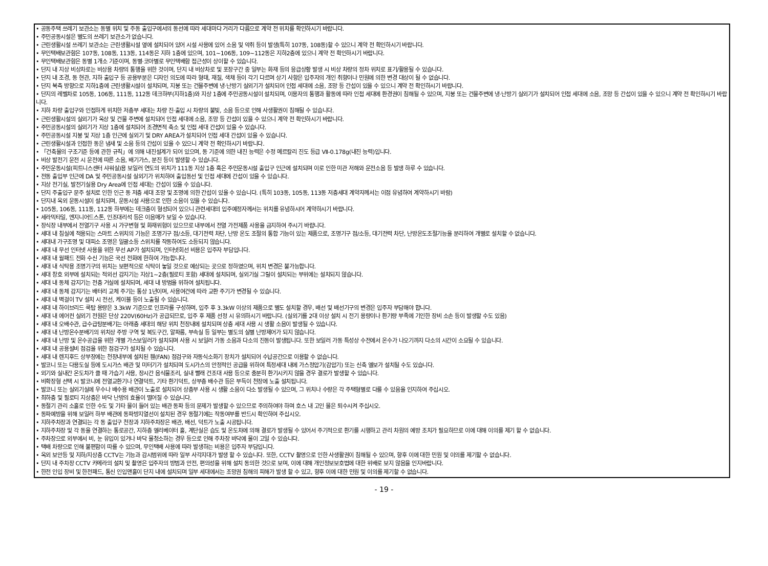• 공동주택 쓰레기 보관소는 동별 위치 및 주동 출입구에서의 동선에 따라 세대마다 거리가 다름으로 계약 전 위치를 확인하시기 바랍니다.
• 주민공동시설은 별도의 쓰레기 보관소가 없습니다.
• 근린생활시설 쓰레기 보관소는 근린생활시설 옆에 설치되어 있어 시설 사용에 있어 소음 및 악취 등이 발생(특히 107동, 108동)할 수 있으니 계약 전 확인하시기 바랍니다.
• 무인택배보관함은 107동, 108동, 113동, 114동은 지하 1층에 있으며, 101~106동, 109~112동은 지하2층에 있으니 계약 전 확인하시기 바랍니다.
• 무인택배보관함은 동별 1개소 기준이며, 동별·코아별로 무인택배함 접근성이 상이할 수 있습니다.
• 단지 내 지상 비상차로는 비상용 차량의 통행을 위한 것이며, 단지 내 비상차로 및 포장구간 중 일부는 화재 등의 응급상황 발생 시 비상 차량의 정차 위치로 표기/활용될 수 있습니다.
• 단지 내 조경, 동 현관, 지하 출입구 등 공용부분은 디자인 의도에 따라 형태, 재질, 색채 등이 각기 다르며 상기 사항은 입주자의 개인 취향이나 민원에 의한 변경 대상이 될 수 없습니다.
• 단지 북측 방향으로 지하1층에 근린생활시설이 설치되며, 지붕 또는 건물주변에 냉·난방기 실외기가 설치되어 인접 세대에 소음, 조망 등 간섭이 있을 수 있으니 계약 전 확인하시기 바랍니다.
• 단지의 레벨차로 105동, 106동, 111동, 112동 데크하부(지하1층)와 지상 1층에 주민공동시설이 설치되며, 이용자의 통행과 활동에 따라 인접 세대에 환경권이 침해될 수 있으며, 지붕 또는 건물주변에 냉·난방기 실외기가 설치되어 인접 세대에 소음, 조망 등 간섭이 있을 수 있으니 계약 전 확인하시기 바랍니다.
• 지하 차량 출입구와 인접하게 위치한 저층부 세대는 차량 진·출입 시 차량의 불빛, 소음 등으로 인해 사생활권이 침해될 수 있습니다.
• 근린생활시설의 실외기가 옥상 및 건물 주변에 설치되어 인접 세대에 소음, 조망 등 간섭이 있을 수 있으니 계약 전 확인하시기 바랍니다.
• 주민공동시설의 실외기가 지상 1층에 설치되어 조경면적 축소 및 인접 세대 간섭이 있을 수 있습니다.
• 주민공동시설 지붕 및 지상 1층 인근에 실외기 및 DRY AREA가 설치되어 인접 세대 간섭이 있을 수 있습니다.
• 근린생활시설과 인접한 동은 냄새 및 소음 등의 간섭이 있을 수 있으니 계약 전 확인하시기 바랍니다.
• 「건축물의 구조기준 등에 관한 규칙」에 의해 내진설계가 되어 있으며, 동 기준에 의한 내진 능력은 수정 메르칼리 진도 등급 Ⅶ-0.178g(내진 능력)입니다.
• 비상 발전기 운전 시 운전에 따른 소음, 배기가스, 분진 등이 발생할 수 있습니다.
• 주민운동시설(피트니스센터 샤워실)용 보일러 연도의 위치가 111동 지상 1층 혹은 주민운동시설 출입구 인근에 설치되며 이로 인한 미관 저해와 운전소음 등 발생 하루 수 있습니다.
• 전동 출입부 인근에 DA 및 주민공동시설 실외기가 위치하여 출입동선 및 인접 세대에 간섭이 있을 수 있습니다.
• 지상 전기실, 발전기실용 Dry Area에 인접 세대는 간섭이 있을 수 있습니다.
• 단지 주출입구 문주 설치로 인한 인근 동 저층 세대 조망 및 조명에 의한 간섭이 있을 수 있습니다. (특히 103동, 105동, 113동 저층세대 계약자께서는 이점 유념하여 계약하시기 바람)
• 단지내 옥외 운동시설이 설치되며, 운동시설 사용으로 인한 소음이 있을 수 있습니다.
• 105동, 106동, 111동, 112동 하부에는 데크층이 형성되어 있으니 관련세대의 입주예정자께서는 위치를 유념하시어 계약하시기 바랍니다.
• 세라믹타일, 엔지니어드스톤, 인조대리석 등은 이음매가 보일 수 있습니다.
• 장식장 내부에서 전열기구 사용 시 가구변형 및 화재위험이 있으므로 내부에서 전열 가전제품 사용을 금지하여 주시기 바랍니다.
• 세대 내 침실에 적용되는 스마트 스위치의 기능은 조명기구 점/소등, 대기전력 차단, 난방 온도 조절의 통합 기능이 있는 제품으로, 조명기구 점/소등, 대기전력 차단, 난방온도조절기능을 분리하여 개별로 설치할 수 없습니다.
• 세대내 가구조명 및 대피소 조명은 일괄소등 스위치를 작동하여도 소등되지 않습니다.
• 세대 내 무선 인터넷 사용을 위한 무선 AP가 설치되며, 인터넷회선 비용은 입주자 부담입니다.
• 세대 내 월패드 전화 수신 기능은 국선 전화에 한하여 가능합니다.
• 세대 내 식탁용 조명기구의 위치는 보편적으로 식탁이 놓일 것으로 예상되는 곳으로 정하였으며, 위치 변경은 불가능합니다.
• 세대 창호 외부에 설치되는 적외선 감지기는 지상1~2층(필로티 포함) 세대에 설치되며, 실외기실 그릴이 설치되는 부위에는 설치되지 않습니다.
• 세대 내 동체 감지기는 전층 거실에 설치되며, 세대 내 방범을 위하여 설치됩니다.
• 세대 내 동체 감지기는 배터리 교체 주기는 통상 1년이며, 사용여건에 따라 교환 주기가 변경될 수 있습니다.
• 세대 내 벽걸이 TV 설치 시 전선, 케이블 등이 노출될 수 있습니다.
• 세대 내 하이브리드 쿡탑 용량은 3.3kW 기준으로 인프라를 구성하며, 입주 후 3.3kW 이상의 제품으로 별도 설치할 경우, 배선 및 배선기구의 변경은 입주자 부담해야 합니다.
• 세대 내 에어컨 실외기 전원은 단상 220V(60Hz)가 공급되므로, 입주 후 제품 선정 시 유의하시기 바랍니다. (실외기를 2대 이상 설치 시 전기 용량이나 환기량 부족에 기인한 장비 소손 등이 발생할 수도 있음)
• 세대 내 오배수관, 급수급탕분배기는 아래층 세대의 해당 위치 천장내에 설치되며 상층 세대 사용 시 생활 소음이 발생될 수 있습니다.
• 세대 내 난방온수분배기의 위치상 주방 구역 및 복도구간, 알파룸, 부속실 등 일부는 별도의 실별 난방제어가 되지 않습니다.
• 세대 내 난방 및 온수공급을 위한 개별 가스보일러가 설치되며 사용 시 보일러 가동 소음과 다소의 진동이 발생됩니다. 또한 보일러 가동 특성상 수전에서 온수가 나오기까지 다소의 시간이 소요될 수 있습니다.
• 세대 내 공용설비 점검을 위한 점검구가 설치될 수 있습니다.
• 세대 내 렌지후드 상부장에는 천장내부에 설치된 휀(FAN) 점검구와 자동식소화기 장치가 설치되어 수납공간으로 이용할 수 없습니다.
• 발코니 또는 다용도실 등에 도시가스 배관 및 미터기가 설치되며 도시가스의 안정적인 공급을 위하여 특정세대 내에 가스정압기(감압기) 또는 신축 엘보가 설치될 수도 있습니다.
• 외기와 실내간 온도차가 클 때 가습기 사용, 장시간 음식물조리, 실내 빨래 건조대 사용 등으로 충분히 환기시키지 않을 경우 결로가 발생할 수 있습니다.
• 비확장형 선택 시 발코니에 전열교환기나 연결덕트, 기타 환기덕트, 상부층 배수관 등은 부득이 천장에 노출 설치됩니다.
• 발코니 또는 실외기실에 우수나 배수용 배관이 노출로 설치되어 상층부 사용 시 생활 소음이 다소 발생될 수 있으며, 그 위치나 수량은 각 주택형별로 다를 수 있음을 인지하여 주십시오.
• 최하층 및 필로티 지상층은 바닥 난방의 효율이 떨어질 수 있습니다.
• 동절기 관리 소홀로 인한 수도 및 기타 물이 들어 있는 배관 동파 등의 문제가 발생할 수 있으므로 주의하여야 하며 호스 내 고인 물은 퇴수시켜 주십시오.
• 동파예방을 위해 보일러 하부 배관에 동파방지열선이 설치된 경우 동절기에는 작동여부를 반드시 확인하여 주십시오.
• 지하주차장과 연결되는 각 동 출입구 천장과 지하주차장은 배관, 배선, 덕트가 노출 시공됩니다.
• 지하주차장 및 각 동을 연결하는 통로공간, 지하층 엘리베이터 홀, 계단실은 습도 및 온도차에 의해 결로가 발생될 수 있어서 주기적으로 환기를 시행하고 관리 차원의 예방 조치가 필요하므로 이에 대해 이의를 제기 할 수 없습니다.
• 주차장으로 외부에서 비, 눈 유입이 있거나 바닥 물청소하는 경우 등으로 인해 주차장 바닥에 물이 고일 수 있습니다.
• 택배 차량으로 인해 불편함이 따를 수 있으며, 무인택배 사용에 따라 발생하는 비용은 입주자 부담입니다.
• 옥외 보안등 및 지하/지상층 CCTV는 기능과 감시범위에 따라 일부 사각지대가 발생 할 수 있습니다. 또한, CCTV 촬영으로 인한 사생활권이 침해될 수 있으며, 향후 이에 대한 민원 및 이의를 제기할 수 없습니다.
• 단지 내 주차장 CCTV 카메라의 설치 및 촬영은 입주자의 방범과 안전, 편의성을 위해 설치 동의한 것으로 보며, 이에 대해 개인정보보호법에 대한 위배로 보지 않음을 인지바랍니다.
• 한전 인입 장비 및 한전패드, 통신 인입맨홀이 단지 내에 설치되며 일부 세대에서는 조망권 침해의 피해가 발생 할 수 있고, 향후 이에 대한 민원 및 이의를 제기할 수 없습니다.
- 19 -